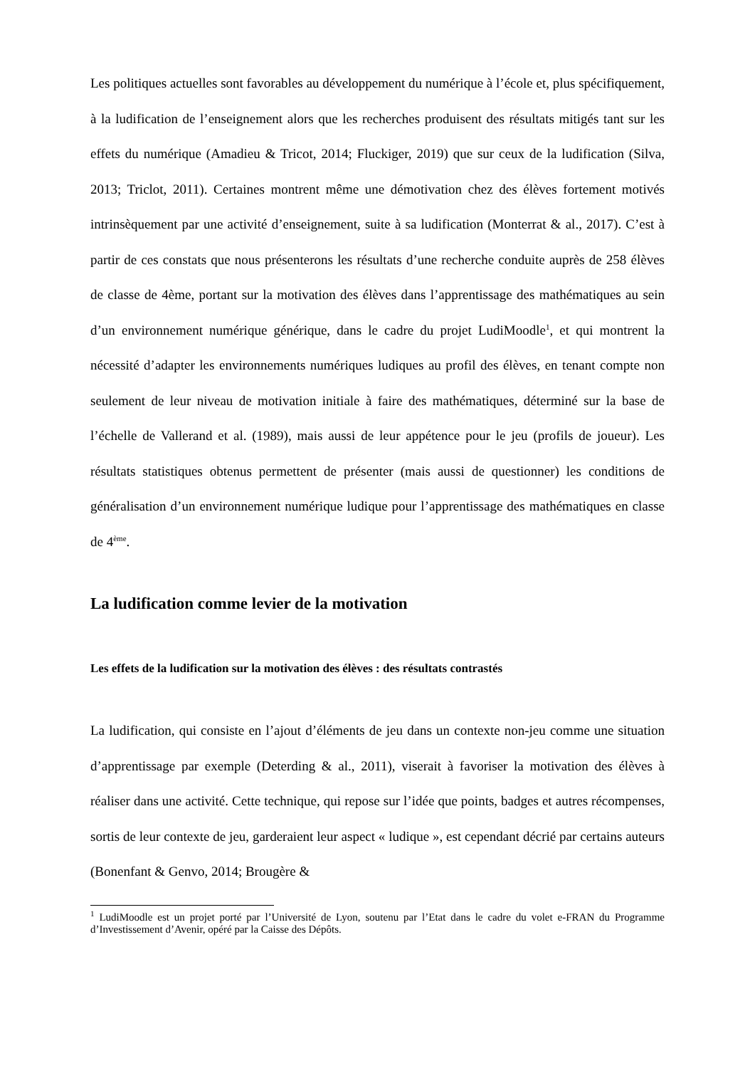Les politiques actuelles sont favorables au développement du numérique à l’école et, plus spécifiquement, à la ludification de l’enseignement alors que les recherches produisent des résultats mitigés tant sur les effets du numérique (Amadieu & Tricot, 2014; Fluckiger, 2019) que sur ceux de la ludification (Silva, 2013; Triclot, 2011). Certaines montrent même une démotivation chez des élèves fortement motivés intrinsèquement par une activité d’enseignement, suite à sa ludification (Monterrat & al., 2017). C’est à partir de ces constats que nous présenterons les résultats d’une recherche conduite auprès de 258 élèves de classe de 4ème, portant sur la motivation des élèves dans l’apprentissage des mathématiques au sein d’un environnement numérique générique, dans le cadre du projet LudiMoodle<sup>1</sup>, et qui montrent la nécessité d’adapter les environnements numériques ludiques au profil des élèves, en tenant compte non seulement de leur niveau de motivation initiale à faire des mathématiques, déterminé sur la base de l’échelle de Vallerand et al. (1989), mais aussi de leur appétence pour le jeu (profils de joueur). Les résultats statistiques obtenus permettent de présenter (mais aussi de questionner) les conditions de généralisation d’un environnement numérique ludique pour l’apprentissage des mathématiques en classe de 4<sup>ème</sup>.
La ludification comme levier de la motivation
Les effets de la ludification sur la motivation des élèves : des résultats contrastés
La ludification, qui consiste en l’ajout d’éléments de jeu dans un contexte non-jeu comme une situation d’apprentissage par exemple (Deterding & al., 2011), viserait à favoriser la motivation des élèves à réaliser dans une activité. Cette technique, qui repose sur l’idée que points, badges et autres récompenses, sortis de leur contexte de jeu, garderaient leur aspect « ludique », est cependant décrié par certains auteurs (Bonenfant & Genvo, 2014; Brougère &
<sup>1</sup> LudiMoodle est un projet porté par l’Université de Lyon, soutenu par l’Etat dans le cadre du volet e-FRAN du Programme d’Investissement d’Avenir, opéré par la Caisse des Dépôts.